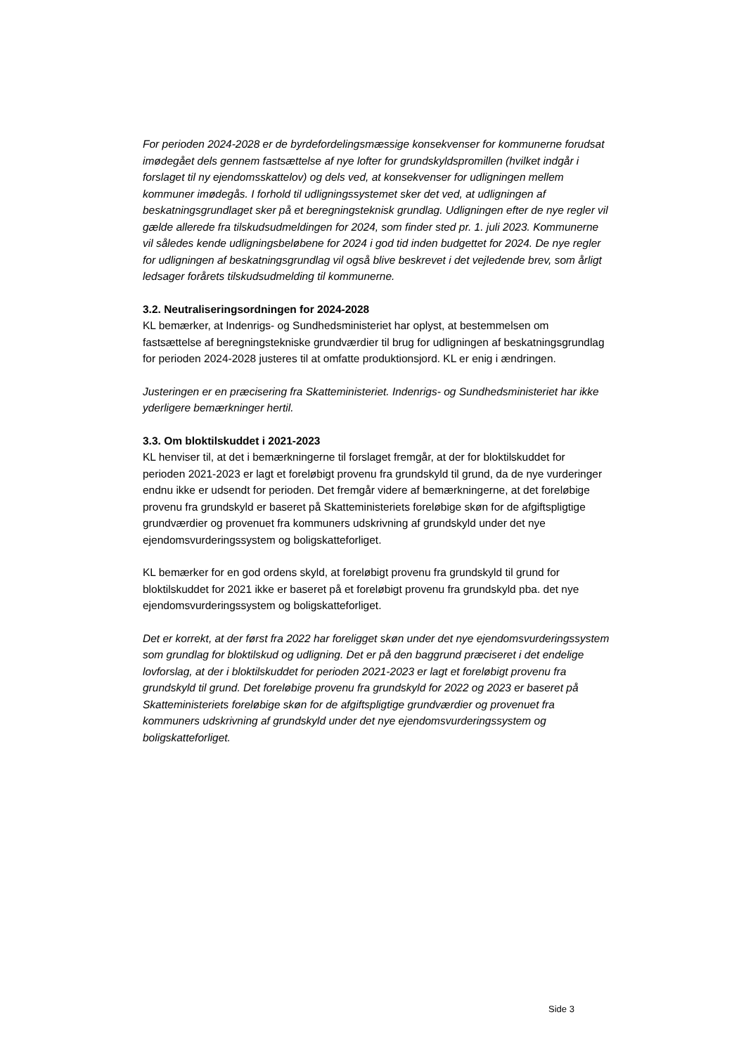For perioden 2024-2028 er de byrdefordelingsmæssige konsekvenser for kommunerne forudsat imødegået dels gennem fastsættelse af nye lofter for grundskyldspromillen (hvilket indgår i forslaget til ny ejendomsskattelov) og dels ved, at konsekvenser for udligningen mellem kommuner imødegås. I forhold til udligningssystemet sker det ved, at udligningen af beskatningsgrundlaget sker på et beregningsteknisk grundlag. Udligningen efter de nye regler vil gælde allerede fra tilskudsudmeldingen for 2024, som finder sted pr. 1. juli 2023. Kommunerne vil således kende udligningsbeløbene for 2024 i god tid inden budgettet for 2024. De nye regler for udligningen af beskatningsgrundlag vil også blive beskrevet i det vejledende brev, som årligt ledsager forårets tilskudsudmelding til kommunerne.
3.2. Neutraliseringsordningen for 2024-2028
KL bemærker, at Indenrigs- og Sundhedsministeriet har oplyst, at bestemmelsen om fastsættelse af beregningstekniske grundværdier til brug for udligningen af beskatningsgrundlag for perioden 2024-2028 justeres til at omfatte produktionsjord. KL er enig i ændringen.
Justeringen er en præcisering fra Skatteministeriet. Indenrigs- og Sundhedsministeriet har ikke yderligere bemærkninger hertil.
3.3. Om bloktilskuddet i 2021-2023
KL henviser til, at det i bemærkningerne til forslaget fremgår, at der for bloktilskuddet for perioden 2021-2023 er lagt et foreløbigt provenu fra grundskyld til grund, da de nye vurderinger endnu ikke er udsendt for perioden. Det fremgår videre af bemærkningerne, at det foreløbige provenu fra grundskyld er baseret på Skatteministeriets foreløbige skøn for de afgiftspligtige grundværdier og provenuet fra kommuners udskrivning af grundskyld under det nye ejendomsvurderingssystem og boligskatteforliget.
KL bemærker for en god ordens skyld, at foreløbigt provenu fra grundskyld til grund for bloktilskuddet for 2021 ikke er baseret på et foreløbigt provenu fra grundskyld pba. det nye ejendomsvurderingssystem og boligskatteforliget.
Det er korrekt, at der først fra 2022 har foreligget skøn under det nye ejendomsvurderingssystem som grundlag for bloktilskud og udligning. Det er på den baggrund præciseret i det endelige lovforslag, at der i bloktilskuddet for perioden 2021-2023 er lagt et foreløbigt provenu fra grundskyld til grund. Det foreløbige provenu fra grundskyld for 2022 og 2023 er baseret på Skatteministeriets foreløbige skøn for de afgiftspligtige grundværdier og provenuet fra kommuners udskrivning af grundskyld under det nye ejendomsvurderingssystem og boligskatteforliget.
Side 3